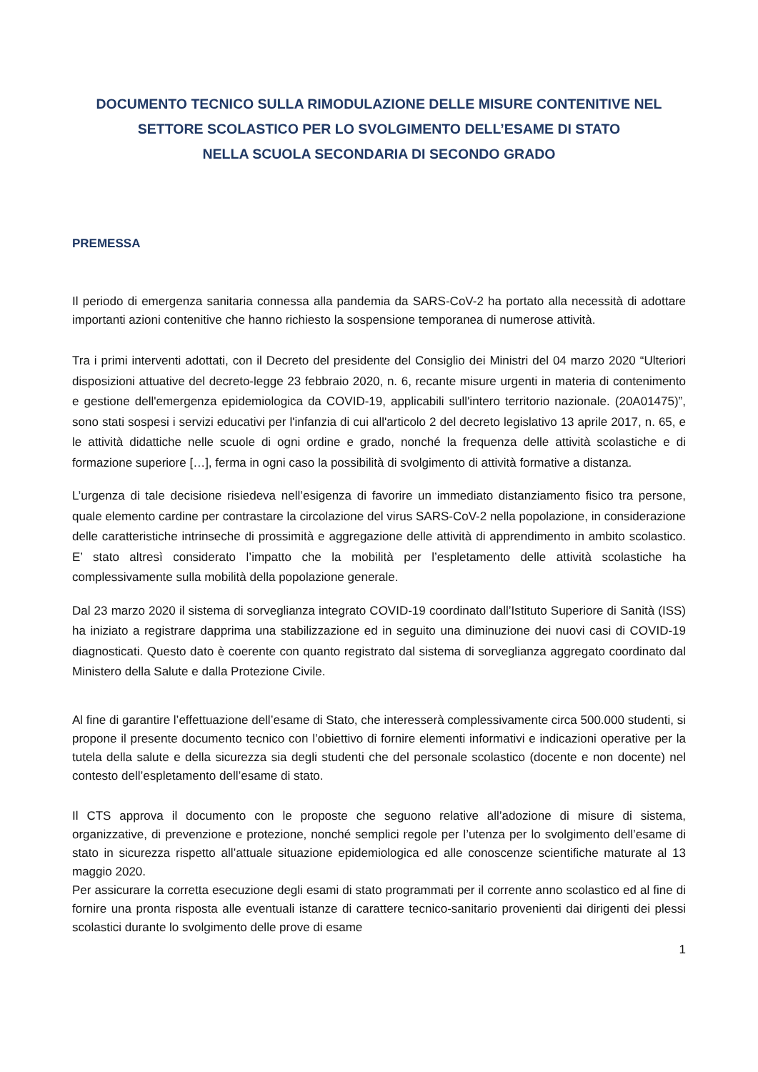DOCUMENTO TECNICO SULLA RIMODULAZIONE DELLE MISURE CONTENITIVE NEL
SETTORE SCOLASTICO PER LO SVOLGIMENTO DELL’ESAME DI STATO
NELLA SCUOLA SECONDARIA DI SECONDO GRADO
PREMESSA
Il periodo di emergenza sanitaria connessa alla pandemia da SARS-CoV-2 ha portato alla necessità di adottare importanti azioni contenitive che hanno richiesto la sospensione temporanea di numerose attività.
Tra i primi interventi adottati, con il Decreto del presidente del Consiglio dei Ministri del 04 marzo 2020 “Ulteriori disposizioni attuative del decreto-legge 23 febbraio 2020, n. 6, recante misure urgenti in materia di contenimento e gestione dell'emergenza epidemiologica da COVID-19, applicabili sull'intero territorio nazionale. (20A01475)”, sono stati sospesi i servizi educativi per l'infanzia di cui all'articolo 2 del decreto legislativo 13 aprile 2017, n. 65, e le attività didattiche nelle scuole di ogni ordine e grado, nonché la frequenza delle attività scolastiche e di formazione superiore […], ferma in ogni caso la possibilità di svolgimento di attività formative a distanza.
L’urgenza di tale decisione risiedeva nell’esigenza di favorire un immediato distanziamento fisico tra persone, quale elemento cardine per contrastare la circolazione del virus SARS-CoV-2 nella popolazione, in considerazione delle caratteristiche intrinseche di prossimità e aggregazione delle attività di apprendimento in ambito scolastico. E’ stato altresì considerato l’impatto che la mobilità per l’espletamento delle attività scolastiche ha complessivamente sulla mobilità della popolazione generale.
Dal 23 marzo 2020 il sistema di sorveglianza integrato COVID-19 coordinato dall’Istituto Superiore di Sanità (ISS) ha iniziato a registrare dapprima una stabilizzazione ed in seguito una diminuzione dei nuovi casi di COVID-19 diagnosticati. Questo dato è coerente con quanto registrato dal sistema di sorveglianza aggregato coordinato dal Ministero della Salute e dalla Protezione Civile.
Al fine di garantire l’effettuazione dell’esame di Stato, che interesserà complessivamente circa 500.000 studenti, si propone il presente documento tecnico con l’obiettivo di fornire elementi informativi e indicazioni operative per la tutela della salute e della sicurezza sia degli studenti che del personale scolastico (docente e non docente) nel contesto dell’espletamento dell’esame di stato.
Il CTS approva il documento con le proposte che seguono relative all’adozione di misure di sistema, organizzative, di prevenzione e protezione, nonché semplici regole per l’utenza per lo svolgimento dell’esame di stato in sicurezza rispetto all’attuale situazione epidemiologica ed alle conoscenze scientifiche maturate al 13 maggio 2020.
Per assicurare la corretta esecuzione degli esami di stato programmati per il corrente anno scolastico ed al fine di fornire una pronta risposta alle eventuali istanze di carattere tecnico-sanitario provenienti dai dirigenti dei plessi scolastici durante lo svolgimento delle prove di esame
1